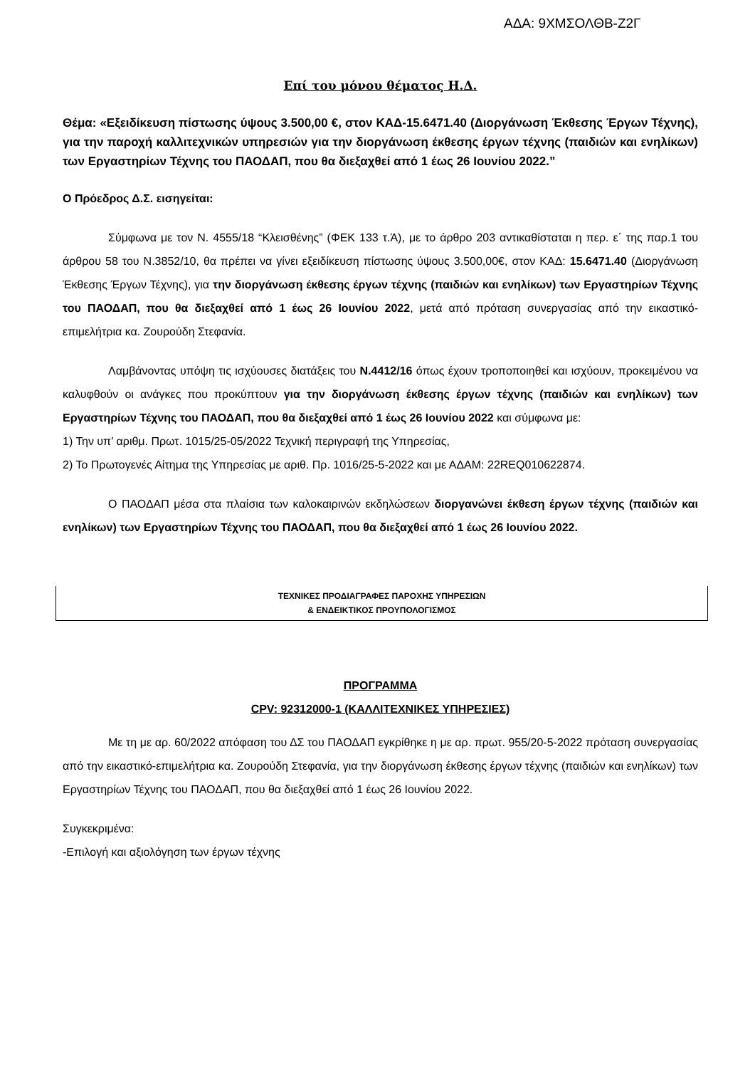ΑΔΑ: 9ΧΜΣΟΛΘΒ-Ζ2Γ
Επί του μόνου θέματος Η.Δ.
Θέμα: «Εξειδίκευση πίστωσης ύψους 3.500,00 €, στον ΚΑΔ-15.6471.40 (Διοργάνωση Έκθεσης Έργων Τέχνης), για την παροχή καλλιτεχνικών υπηρεσιών για την διοργάνωση έκθεσης έργων τέχνης (παιδιών και ενηλίκων) των Εργαστηρίων Τέχνης του ΠΑΟΔΑΠ, που θα διεξαχθεί από 1 έως 26 Ιουνίου 2022.”
Ο Πρόεδρος Δ.Σ. εισηγείται:
Σύμφωνα με τον Ν. 4555/18 “Κλεισθένης” (ΦΕΚ 133 τ.Ά), με το άρθρο 203 αντικαθίσταται η περ. ε΄ της παρ.1 του άρθρου 58 του Ν.3852/10, θα πρέπει να γίνει εξειδίκευση πίστωσης ύψους 3.500,00€, στον ΚΑΔ: 15.6471.40 (Διοργάνωση Έκθεσης Έργων Τέχνης), για την διοργάνωση έκθεσης έργων τέχνης (παιδιών και ενηλίκων) των Εργαστηρίων Τέχνης του ΠΑΟΔΑΠ, που θα διεξαχθεί από 1 έως 26 Ιουνίου 2022, μετά από πρόταση συνεργασίας από την εικαστικό-επιμελήτρια κα. Ζουρούδη Στεφανία.
Λαμβάνοντας υπόψη τις ισχύουσες διατάξεις του Ν.4412/16 όπως έχουν τροποποιηθεί και ισχύουν, προκειμένου να καλυφθούν οι ανάγκες που προκύπτουν για την διοργάνωση έκθεσης έργων τέχνης (παιδιών και ενηλίκων) των Εργαστηρίων Τέχνης του ΠΑΟΔΑΠ, που θα διεξαχθεί από 1 έως 26 Ιουνίου 2022 και σύμφωνα με:
1) Την υπ’ αριθμ. Πρωτ. 1015/25-05/2022 Τεχνική περιγραφή της Υπηρεσίας,
2) Το Πρωτογενές Αίτημα της Υπηρεσίας με αριθ. Πρ. 1016/25-5-2022 και με ΑΔΑΜ: 22REQ010622874.
Ο ΠΑΟΔΑΠ μέσα στα πλαίσια των καλοκαιρινών εκδηλώσεων διοργανώνει έκθεση έργων τέχνης (παιδιών και ενηλίκων) των Εργαστηρίων Τέχνης του ΠΑΟΔΑΠ, που θα διεξαχθεί από 1 έως 26 Ιουνίου 2022.
ΤΕΧΝΙΚΕΣ ΠΡΟΔΙΑΓΡΑΦΕΣ ΠΑΡΟΧΗΣ ΥΠΗΡΕΣΙΩΝ
& ΕΝΔΕΙΚΤΙΚΟΣ ΠΡΟΥΠΟΛΟΓΙΣΜΟΣ
ΠΡΟΓΡΑΜΜΑ
CPV: 92312000-1 (ΚΑΛΛΙΤΕΧΝΙΚΕΣ ΥΠΗΡΕΣΙΕΣ)
Με τη με αρ. 60/2022 απόφαση του ΔΣ του ΠΑΟΔΑΠ εγκρίθηκε η με αρ. πρωτ. 955/20-5-2022 πρόταση συνεργασίας από την εικαστικό-επιμελήτρια κα. Ζουρούδη Στεφανία, για την διοργάνωση έκθεσης έργων τέχνης (παιδιών και ενηλίκων) των Εργαστηρίων Τέχνης του ΠΑΟΔΑΠ, που θα διεξαχθεί από 1 έως 26 Ιουνίου 2022.
Συγκεκριμένα:
-Επιλογή και αξιολόγηση των έργων τέχνης